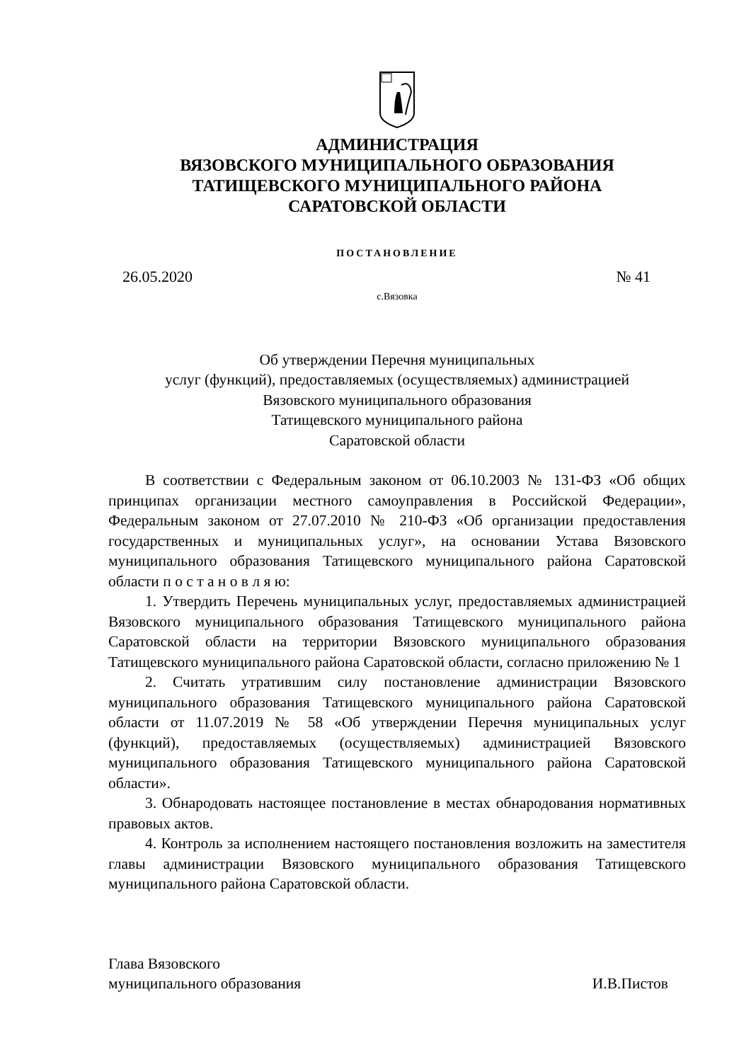АДМИНИСТРАЦИЯ
ВЯЗОВСКОГО МУНИЦИПАЛЬНОГО ОБРАЗОВАНИЯ
ТАТИЩЕВСКОГО МУНИЦИПАЛЬНОГО РАЙОНА
САРАТОВСКОЙ ОБЛАСТИ
ПОСТАНОВЛЕНИЕ
26.05.2020 № 41
с.Вязовка
Об утверждении Перечня муниципальных
услуг (функций), предоставляемых (осуществляемых) администрацией
Вязовского муниципального образования
Татищевского муниципального района
Саратовской области
В соответствии с Федеральным законом от 06.10.2003 № 131-ФЗ «Об общих принципах организации местного самоуправления в Российской Федерации», Федеральным законом от 27.07.2010 № 210-ФЗ «Об организации предоставления государственных и муниципальных услуг», на основании Устава Вязовского муниципального образования Татищевского муниципального района Саратовской области п о с т а н о в л я ю:
1. Утвердить Перечень муниципальных услуг, предоставляемых администрацией Вязовского муниципального образования Татищевского муниципального района Саратовской области на территории Вязовского муниципального образования Татищевского муниципального района Саратовской области, согласно приложению № 1
2. Считать утратившим силу постановление администрации Вязовского муниципального образования Татищевского муниципального района Саратовской области от 11.07.2019 № 58 «Об утверждении Перечня муниципальных услуг (функций), предоставляемых (осуществляемых) администрацией Вязовского муниципального образования Татищевского муниципального района Саратовской области».
3. Обнародовать настоящее постановление в местах обнародования нормативных правовых актов.
4. Контроль за исполнением настоящего постановления возложить на заместителя главы администрации Вязовского муниципального образования Татищевского муниципального района Саратовской области.
Глава Вязовского
муниципального образования И.В.Пистов